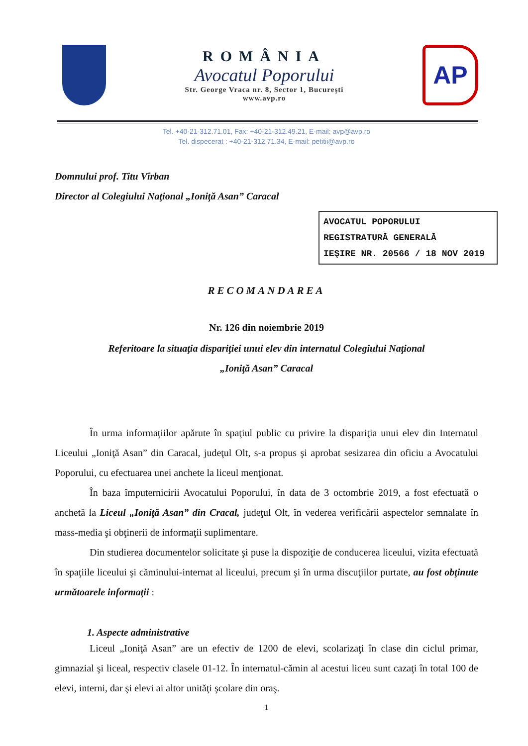ROMÂNIA
Avocatul Poporului
Str. George Vraca nr. 8, Sector 1, Bucureşti
www.avp.ro
AP
Tel. +40-21-312.71.01, Fax: +40-21-312.49.21, E-mail: avp@avp.ro
Tel. dispecerat : +40-21-312.71.34, E-mail: petitii@avp.ro
Domnului prof. Titu Vîrban
Director al Colegiului Naţional „Ioniţă Asan” Caracal
AVOCATUL POPORULUI
REGISTRATURĂ GENERALĂ
IEŞIRE NR. 20566 / 18 NOV 2019
RECOMANDAREA
Nr. 126 din noiembrie 2019
Referitoare la situaţia dispariţiei unui elev din internatul Colegiului Naţional
„Ioniţă Asan” Caracal
În urma informaţiilor apărute în spaţiul public cu privire la dispariţia unui elev din Internatul Liceului „Ioniţă Asan” din Caracal, judeţul Olt, s-a propus şi aprobat sesizarea din oficiu a Avocatului Poporului, cu efectuarea unei anchete la liceul menţionat.
În baza împuternicirii Avocatului Poporului, în data de 3 octombrie 2019, a fost efectuată o anchetă la Liceul „Ioniţă Asan” din Cracal, judeţul Olt, în vederea verificării aspectelor semnalate în mass-media şi obţinerii de informaţii suplimentare.
Din studierea documentelor solicitate şi puse la dispoziţie de conducerea liceului, vizita efectuată în spaţiile liceului şi căminului-internat al liceului, precum şi în urma discuţiilor purtate, au fost obţinute următoarele informaţii :
1. Aspecte administrative
Liceul „Ioniţă Asan” are un efectiv de 1200 de elevi, scolarizaţi în clase din ciclul primar, gimnazial şi liceal, respectiv clasele 01-12. În internatul-cămin al acestui liceu sunt cazaţi în total 100 de elevi, interni, dar şi elevi ai altor unităţi şcolare din oraş.
1